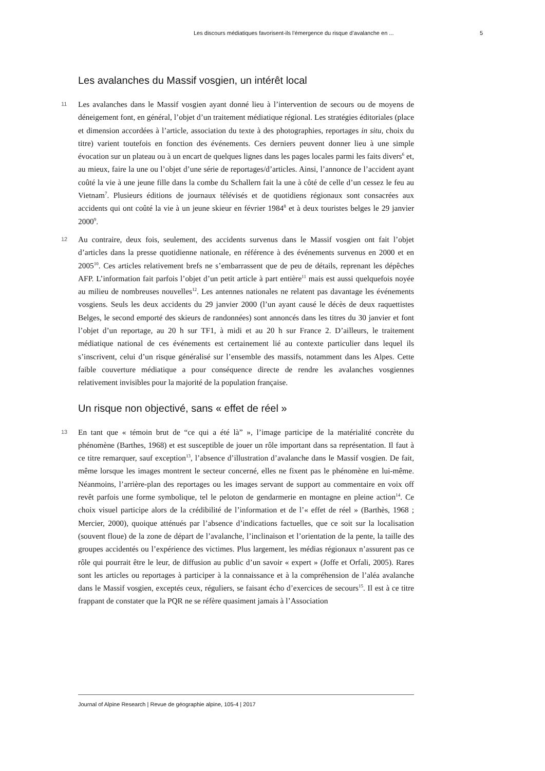Les discours médiatiques favorisent-ils l’émergence du risque d’avalanche en ... 5
Les avalanches du Massif vosgien, un intérêt local
11 Les avalanches dans le Massif vosgien ayant donné lieu à l’intervention de secours ou de moyens de déneigement font, en général, l’objet d’un traitement médiatique régional. Les stratégies éditoriales (place et dimension accordées à l’article, association du texte à des photographies, reportages in situ, choix du titre) varient toutefois en fonction des événements. Ces derniers peuvent donner lieu à une simple évocation sur un plateau ou à un encart de quelques lignes dans les pages locales parmi les faits divers<sup>6</sup> et, au mieux, faire la une ou l’objet d’une série de reportages/d’articles. Ainsi, l’annonce de l’accident ayant coûté la vie à une jeune fille dans la combe du Schallern fait la une à côté de celle d’un cessez le feu au Vietnam<sup>7</sup>. Plusieurs éditions de journaux télévisés et de quotidiens régionaux sont consacrées aux accidents qui ont coûté la vie à un jeune skieur en février 1984<sup>8</sup> et à deux touristes belges le 29 janvier 2000<sup>9</sup>.
12 Au contraire, deux fois, seulement, des accidents survenus dans le Massif vosgien ont fait l’objet d’articles dans la presse quotidienne nationale, en référence à des événements survenus en 2000 et en 2005<sup>10</sup>. Ces articles relativement brefs ne s’embarrassent que de peu de détails, reprenant les dépêches AFP. L’information fait parfois l’objet d’un petit article à part entière<sup>11</sup> mais est aussi quelquefois noyée au milieu de nombreuses nouvelles<sup>12</sup>. Les antennes nationales ne relatent pas davantage les événements vosgiens. Seuls les deux accidents du 29 janvier 2000 (l’un ayant causé le décès de deux raquettistes Belges, le second emporté des skieurs de randonnées) sont annoncés dans les titres du 30 janvier et font l’objet d’un reportage, au 20 h sur TF1, à midi et au 20 h sur France 2. D’ailleurs, le traitement médiatique national de ces événements est certainement lié au contexte particulier dans lequel ils s’inscrivent, celui d’un risque généralisé sur l’ensemble des massifs, notamment dans les Alpes. Cette faible couverture médiatique a pour conséquence directe de rendre les avalanches vosgiennes relativement invisibles pour la majorité de la population française.
Un risque non objectivé, sans « effet de réel »
13 En tant que « témoin brut de “ce qui a été là” », l’image participe de la matérialité concrète du phénomène (Barthes, 1968) et est susceptible de jouer un rôle important dans sa représentation. Il faut à ce titre remarquer, sauf exception<sup>13</sup>, l’absence d’illustration d’avalanche dans le Massif vosgien. De fait, même lorsque les images montrent le secteur concerné, elles ne fixent pas le phénomène en lui-même. Néanmoins, l’arrière-plan des reportages ou les images servant de support au commentaire en voix off revêt parfois une forme symbolique, tel le peloton de gendarmerie en montagne en pleine action<sup>14</sup>. Ce choix visuel participe alors de la crédibilité de l’information et de l’« effet de réel » (Barthès, 1968 ; Mercier, 2000), quoique atténués par l’absence d’indications factuelles, que ce soit sur la localisation (souvent floue) de la zone de départ de l’avalanche, l’inclinaison et l’orientation de la pente, la taille des groupes accidentés ou l’expérience des victimes. Plus largement, les médias régionaux n’assurent pas ce rôle qui pourrait être le leur, de diffusion au public d’un savoir « expert » (Joffe et Orfali, 2005). Rares sont les articles ou reportages à participer à la connaissance et à la compréhension de l’aléa avalanche dans le Massif vosgien, exceptés ceux, réguliers, se faisant écho d’exercices de secours<sup>15</sup>. Il est à ce titre frappant de constater que la PQR ne se réfère quasiment jamais à l’Association
Journal of Alpine Research | Revue de géographie alpine, 105-4 | 2017